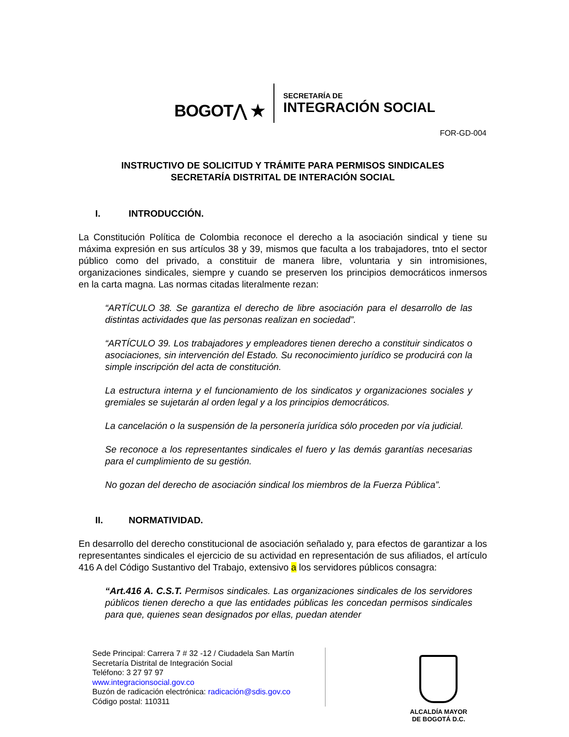BOGOT⋀ ★
SECRETARÍA DE
INTEGRACIÓN SOCIAL
FOR-GD-004
INSTRUCTIVO DE SOLICITUD Y TRÁMITE PARA PERMISOS SINDICALES
SECRETARÍA DISTRITAL DE INTERACIÓN SOCIAL
I. INTRODUCCIÓN.
La Constitución Política de Colombia reconoce el derecho a la asociación sindical y tiene su máxima expresión en sus artículos 38 y 39, mismos que faculta a los trabajadores, tnto el sector público como del privado, a constituir de manera libre, voluntaria y sin intromisiones, organizaciones sindicales, siempre y cuando se preserven los principios democráticos inmersos en la carta magna. Las normas citadas literalmente rezan:
“ARTÍCULO 38. Se garantiza el derecho de libre asociación para el desarrollo de las distintas actividades que las personas realizan en sociedad”.
“ARTÍCULO 39. Los trabajadores y empleadores tienen derecho a constituir sindicatos o asociaciones, sin intervención del Estado. Su reconocimiento jurídico se producirá con la simple inscripción del acta de constitución.
La estructura interna y el funcionamiento de los sindicatos y organizaciones sociales y gremiales se sujetarán al orden legal y a los principios democráticos.
La cancelación o la suspensión de la personería jurídica sólo proceden por vía judicial.
Se reconoce a los representantes sindicales el fuero y las demás garantías necesarias para el cumplimiento de su gestión.
No gozan del derecho de asociación sindical los miembros de la Fuerza Pública”.
II. NORMATIVIDAD.
En desarrollo del derecho constitucional de asociación señalado y, para efectos de garantizar a los representantes sindicales el ejercicio de su actividad en representación de sus afiliados, el artículo 416 A del Código Sustantivo del Trabajo, extensivo a los servidores públicos consagra:
“Art.416 A. C.S.T. Permisos sindicales. Las organizaciones sindicales de los servidores públicos tienen derecho a que las entidades públicas les concedan permisos sindicales para que, quienes sean designados por ellas, puedan atender
Sede Principal: Carrera 7 # 32 -12 / Ciudadela San Martín
Secretaría Distrital de Integración Social
Teléfono: 3 27 97 97
www.integracionsocial.gov.co
Buzón de radicación electrónica: radicación@sdis.gov.co
Código postal: 110311
ALCALDÍA MAYOR
DE BOGOTÁ D.C.